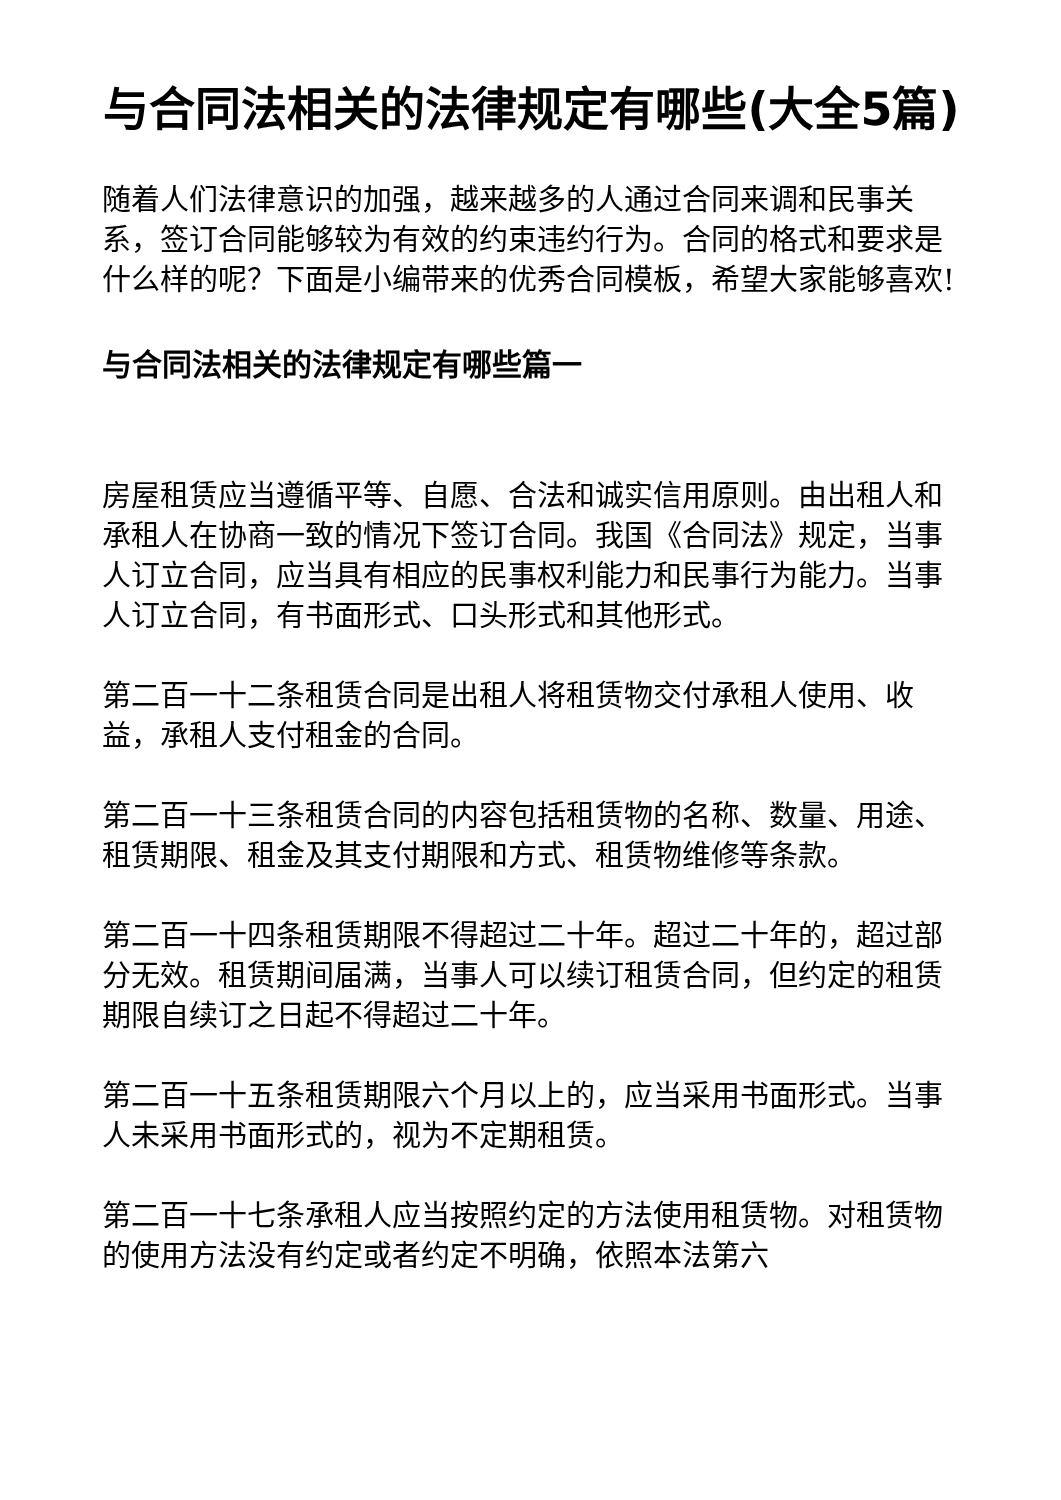与合同法相关的法律规定有哪些(大全5篇)
随着人们法律意识的加强，越来越多的人通过合同来调和民事关系，签订合同能够较为有效的约束违约行为。合同的格式和要求是什么样的呢？下面是小编带来的优秀合同模板，希望大家能够喜欢!
与合同法相关的法律规定有哪些篇一
房屋租赁应当遵循平等、自愿、合法和诚实信用原则。由出租人和承租人在协商一致的情况下签订合同。我国《合同法》规定，当事人订立合同，应当具有相应的民事权利能力和民事行为能力。当事人订立合同，有书面形式、口头形式和其他形式。
第二百一十二条租赁合同是出租人将租赁物交付承租人使用、收益，承租人支付租金的合同。
第二百一十三条租赁合同的内容包括租赁物的名称、数量、用途、租赁期限、租金及其支付期限和方式、租赁物维修等条款。
第二百一十四条租赁期限不得超过二十年。超过二十年的，超过部分无效。租赁期间届满，当事人可以续订租赁合同，但约定的租赁期限自续订之日起不得超过二十年。
第二百一十五条租赁期限六个月以上的，应当采用书面形式。当事人未采用书面形式的，视为不定期租赁。
第二百一十七条承租人应当按照约定的方法使用租赁物。对租赁物的使用方法没有约定或者约定不明确，依照本法第六